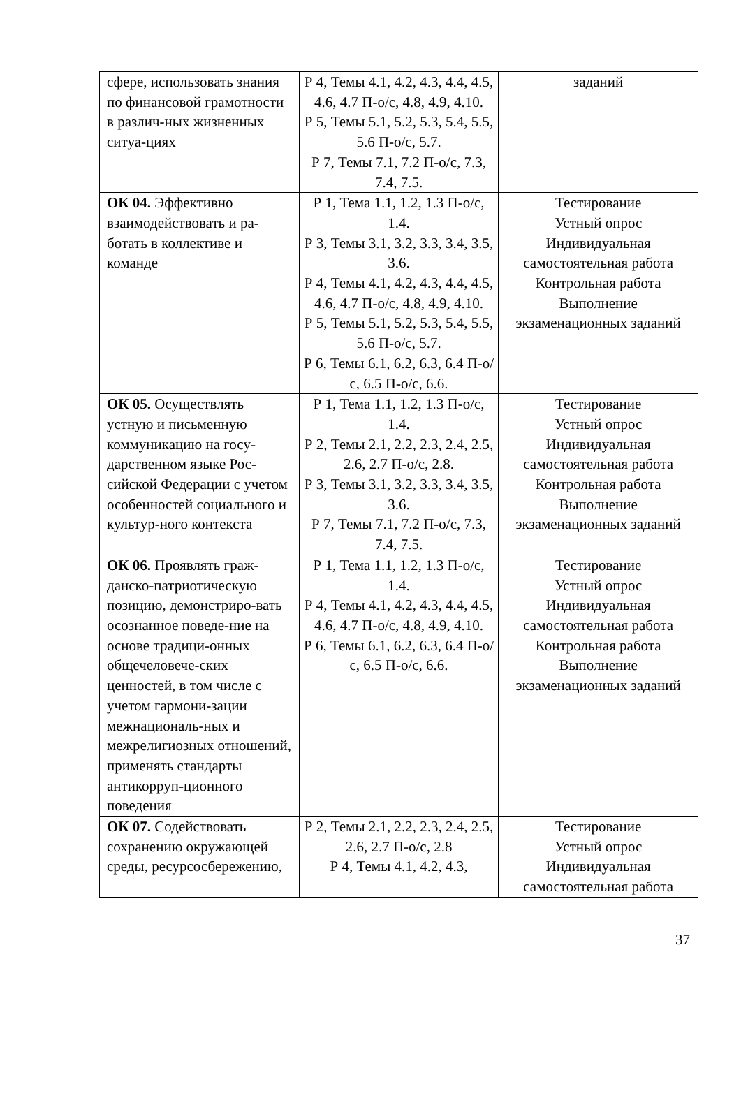| сфере, использовать знания по финансовой грамотности в различ-ных жизненных ситуа-циях | Р 4, Темы 4.1, 4.2, 4.3, 4.4, 4.5, 4.6, 4.7 П-о/с, 4.8, 4.9, 4.10. Р 5, Темы 5.1, 5.2, 5.3, 5.4, 5.5, 5.6 П-о/с, 5.7. Р 7, Темы 7.1, 7.2 П-о/с, 7.3, 7.4, 7.5. | заданий |
| ОК 04. Эффективно взаимодействовать и ра-ботать в коллективе и команде | Р 1, Тема 1.1, 1.2, 1.3 П-о/с, 1.4. Р 3, Темы 3.1, 3.2, 3.3, 3.4, 3.5, 3.6. Р 4, Темы 4.1, 4.2, 4.3, 4.4, 4.5, 4.6, 4.7 П-о/с, 4.8, 4.9, 4.10. Р 5, Темы 5.1, 5.2, 5.3, 5.4, 5.5, 5.6 П-о/с, 5.7. Р 6, Темы 6.1, 6.2, 6.3, 6.4 П-о/с, 6.5 П-о/с, 6.6. | Тестирование Устный опрос Индивидуальная самостоятельная работа Контрольная работа Выполнение экзаменационных заданий |
| ОК 05. Осуществлять устную и письменную коммуникацию на госу-дарственном языке Рос-сийской Федерации с учетом особенностей социального и культур-ного контекста | Р 1, Тема 1.1, 1.2, 1.3 П-о/с, 1.4. Р 2, Темы 2.1, 2.2, 2.3, 2.4, 2.5, 2.6, 2.7 П-о/с, 2.8. Р 3, Темы 3.1, 3.2, 3.3, 3.4, 3.5, 3.6. Р 7, Темы 7.1, 7.2 П-о/с, 7.3, 7.4, 7.5. | Тестирование Устный опрос Индивидуальная самостоятельная работа Контрольная работа Выполнение экзаменационных заданий |
| ОК 06. Проявлять граж-данско-патриотическую позицию, демонстриро-вать осознанное поведе-ние на основе традици-онных общечеловече-ских ценностей, в том числе с учетом гармони-зации межнациональ-ных и межрелигиозных отношений, применять стандарты антикорруп-ционного поведения | Р 1, Тема 1.1, 1.2, 1.3 П-о/с, 1.4. Р 4, Темы 4.1, 4.2, 4.3, 4.4, 4.5, 4.6, 4.7 П-о/с, 4.8, 4.9, 4.10. Р 6, Темы 6.1, 6.2, 6.3, 6.4 П-о/с, 6.5 П-о/с, 6.6. | Тестирование Устный опрос Индивидуальная самостоятельная работа Контрольная работа Выполнение экзаменационных заданий |
| ОК 07. Содействовать сохранению окружающей среды, ресурсосбережению, | Р 2, Темы 2.1, 2.2, 2.3, 2.4, 2.5, 2.6, 2.7 П-о/с, 2.8 Р 4, Темы 4.1, 4.2, 4.3, | Тестирование Устный опрос Индивидуальная самостоятельная работа |
37